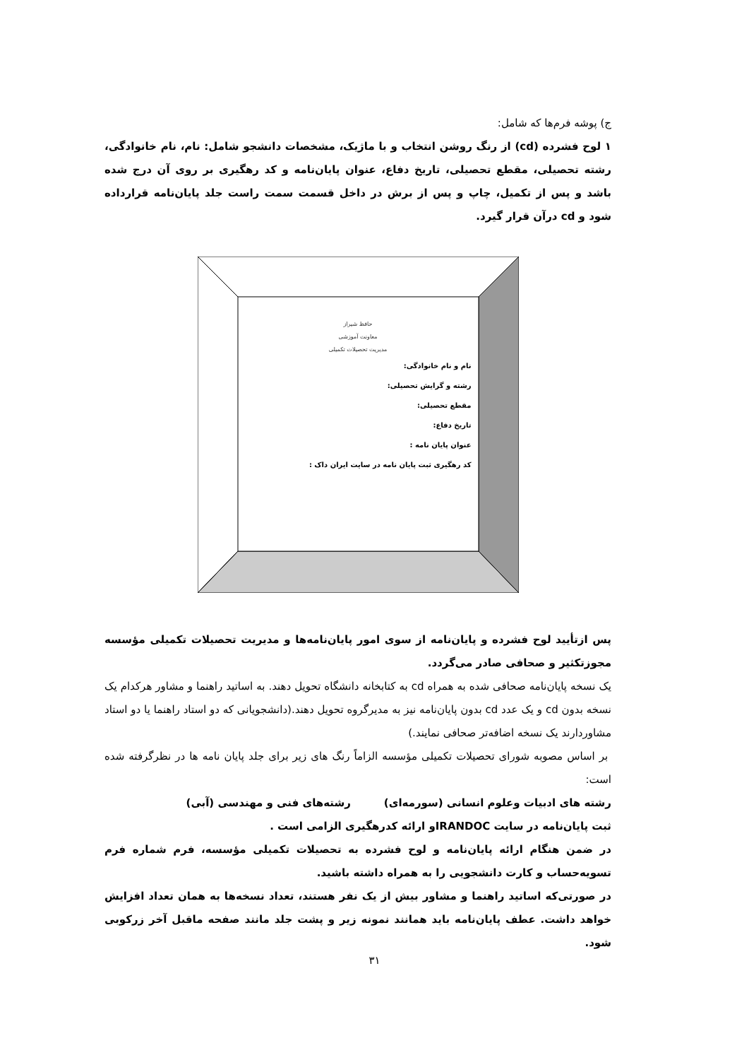ج) پوشه فرم‌ها که شامل:
۱ لوح فشرده (cd) از رنگ روشن انتخاب و با ماژیک، مشخصات دانشجو شامل: نام، نام خانوادگی، رشته تحصیلی، مقطع تحصیلی، تاریخ دفاع، عنوان پایان‌نامه و کد رهگیری بر روی آن درج شده باشد و پس از تکمیل، چاپ و پس از برش در داخل قسمت سمت راست جلد پایان‌نامه قرارداده شود و cd درآن قرار گیرد.
حافظ شیراز
معاونت آموزشی
مدیریت تحصیلات تکمیلی
نام و نام خانوادگی:
رشته و گرایش تحصیلی:
مقطع تحصیلی:
تاریخ دفاع:
عنوان پایان نامه :
کد رهگیری ثبت پایان نامه در سایت ایران داک :
پس ازتأیید لوح فشرده و پایان‌نامه از سوی امور پایان‌نامه‌ها و مدیریت تحصیلات تکمیلی مؤسسه مجوزتکثیر و صحافی صادر می‌گردد.
یک نسخه پایان‌نامه صحافی شده به همراه cd به کتابخانه دانشگاه تحویل دهند. به اساتید راهنما و مشاور هرکدام یک نسخه بدون cd و یک عدد cd بدون پایان‌نامه نیز به مدیرگروه تحویل دهند.(دانشجویانی که دو استاد راهنما یا دو استاد مشاوردارند یک نسخه اضافه‌تر صحافی نمایند.)
بر اساس مصوبه شورای تحصیلات تکمیلی مؤسسه الزاماً رنگ های زیر برای جلد پایان نامه ها در نظرگرفته شده است:
رشته های ادبیات وعلوم انسانی (سورمه‌ای) رشته‌های فنی و مهندسی (آبی)
ثبت پایان‌نامه در سایت IRANDOCو ارائه کدرهگیری الزامی است .
در ضمن هنگام ارائه پایان‌نامه و لوح فشرده به تحصیلات تکمیلی مؤسسه، فرم شماره فرم تسویه‌حساب و کارت دانشجویی را به همراه داشته باشید.
در صورتی‌که اساتید راهنما و مشاور بیش از یک نفر هستند، تعداد نسخه‌ها به همان تعداد افزایش خواهد داشت. عطف پایان‌نامه باید همانند نمونه زیر و پشت جلد مانند صفحه ماقبل آخر زرکوبی شود.
۳۱